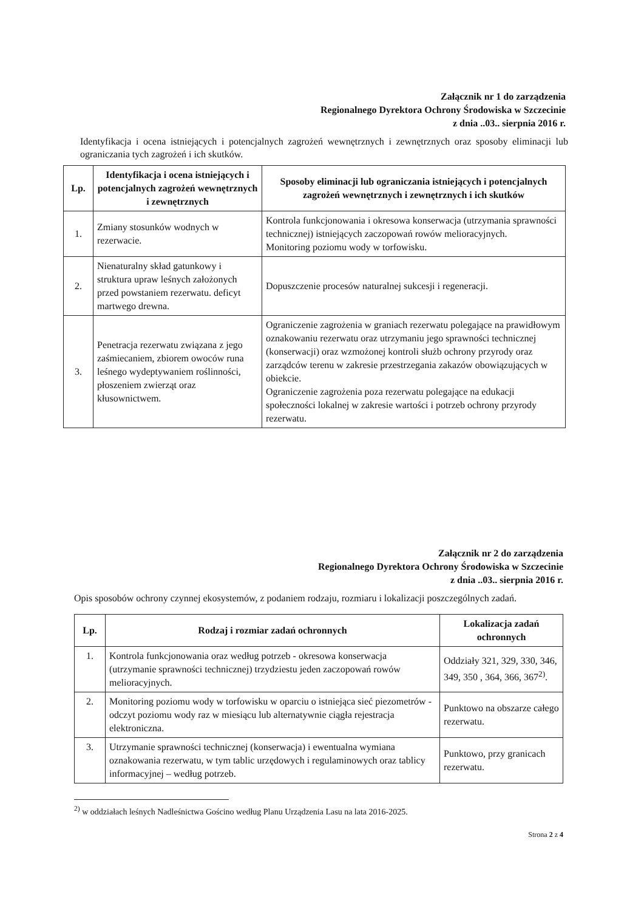Załącznik nr 1 do zarządzenia
Regionalnego Dyrektora Ochrony Środowiska w Szczecinie
z dnia ..03.. sierpnia 2016 r.
Identyfikacja i ocena istniejących i potencjalnych zagrożeń wewnętrznych i zewnętrznych oraz sposoby eliminacji lub ograniczania tych zagrożeń i ich skutków.
| Lp. | Identyfikacja i ocena istniejących i potencjalnych zagrożeń wewnętrznych i zewnętrznych | Sposoby eliminacji lub ograniczania istniejących i potencjalnych zagrożeń wewnętrznych i zewnętrznych i ich skutków |
| --- | --- | --- |
| 1. | Zmiany stosunków wodnych w rezerwacie. | Kontrola funkcjonowania i okresowa konserwacja (utrzymania sprawności technicznej) istniejących zaczopowań rowów melioracyjnych. Monitoring poziomu wody w torfowisku. |
| 2. | Nienaturalny skład gatunkowy i struktura upraw leśnych założonych przed powstaniem rezerwatu. deficyt martwego drewna. | Dopuszczenie procesów naturalnej sukcesji i regeneracji. |
| 3. | Penetracja rezerwatu związana z jego zaśmiecaniem, zbiorem owoców runa leśnego wydeptywaniem roślinności, płoszeniem zwierząt oraz kłusownictwem. | Ograniczenie zagrożenia w graniach rezerwatu polegające na prawidłowym oznakowaniu rezerwatu oraz utrzymaniu jego sprawności technicznej (konserwacji) oraz wzmożonej kontroli służb ochrony przyrody oraz zarządców terenu w zakresie przestrzegania zakazów obowiązujących w obiekcie. Ograniczenie zagrożenia poza rezerwatu polegające na edukacji społeczności lokalnej w zakresie wartości i potrzeb ochrony przyrody rezerwatu. |
Załącznik nr 2 do zarządzenia
Regionalnego Dyrektora Ochrony Środowiska w Szczecinie
z dnia ..03.. sierpnia 2016 r.
Opis sposobów ochrony czynnej ekosystemów, z podaniem rodzaju, rozmiaru i lokalizacji poszczególnych zadań.
| Lp. | Rodzaj i rozmiar zadań ochronnych | Lokalizacja zadań ochronnych |
| --- | --- | --- |
| 1. | Kontrola funkcjonowania oraz według potrzeb - okresowa konserwacja (utrzymanie sprawności technicznej) trzydziestu jeden zaczopowań rowów melioracyjnych. | Oddziały 321, 329, 330, 346, 349, 350 , 364, 366, 367<sup>2)</sup>. |
| 2. | Monitoring poziomu wody w torfowisku w oparciu o istniejąca sieć piezometrów - odczyt poziomu wody raz w miesiącu lub alternatywnie ciągła rejestracja elektroniczna. | Punktowo na obszarze całego rezerwatu. |
| 3. | Utrzymanie sprawności technicznej (konserwacja) i ewentualna wymiana oznakowania rezerwatu, w tym tablic urzędowych i regulaminowych oraz tablicy informacyjnej – według potrzeb. | Punktowo, przy granicach rezerwatu. |
<sup>2)</sup> w oddziałach leśnych Nadleśnictwa Gościno według Planu Urządzenia Lasu na lata 2016-2025.
Strona 2 z 4